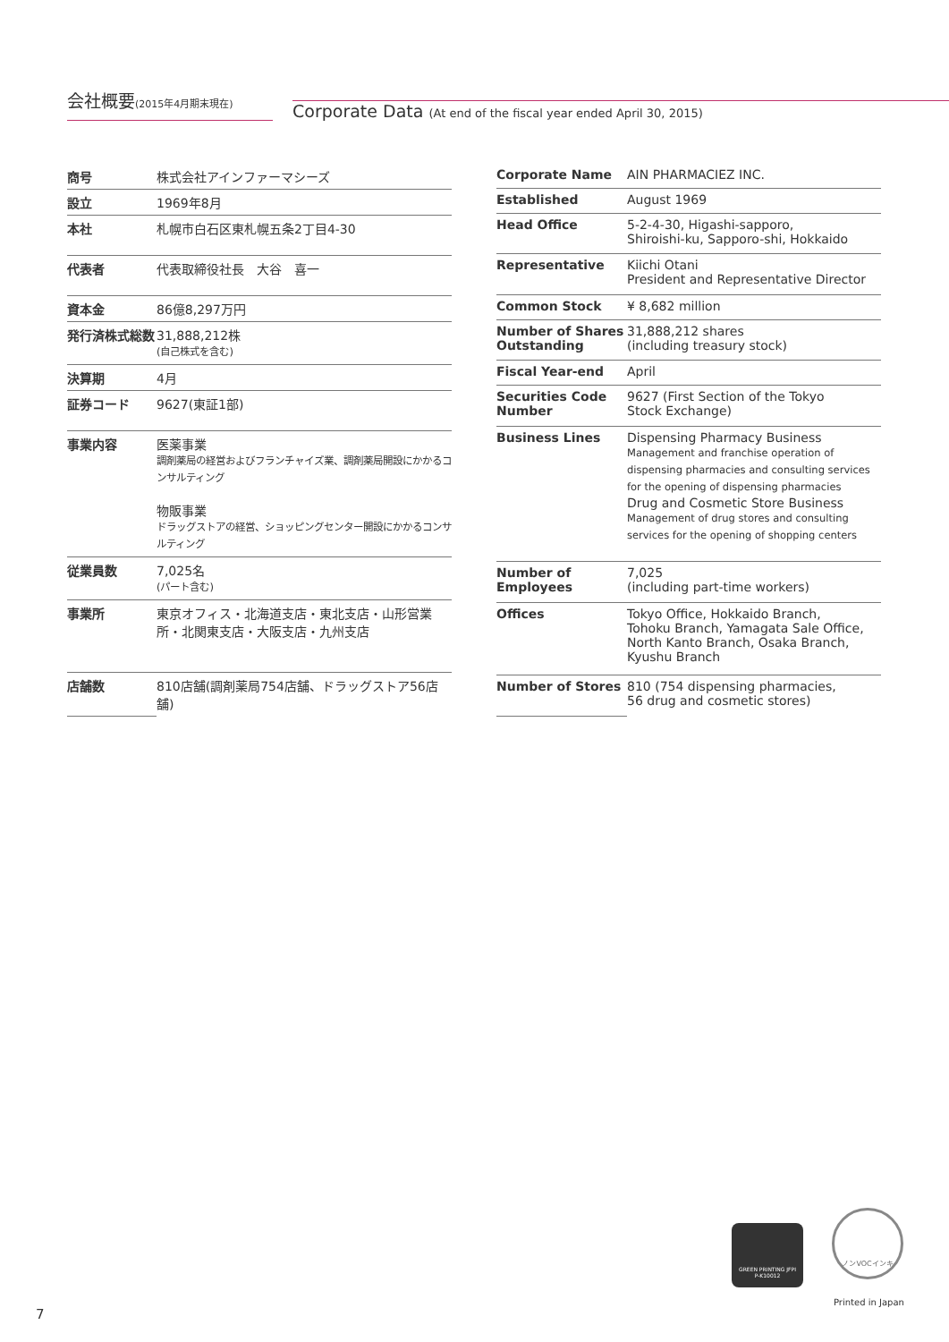会社概要(2015年4月期末現在)
Corporate Data (At end of the fiscal year ended April 30, 2015)
| 商号 | 株式会社アインファーマシーズ |
| 設立 | 1969年8月 |
| 本社 | 札幌市白石区東札幌五条2丁目4-30 |
| 代表者 | 代表取締役社長 大谷 喜一 |
| 資本金 | 86億8,297万円 |
| 発行済株式総数 | 31,888,212株 (自己株式を含む) |
| 決算期 | 4月 |
| 証券コード | 9627(東証1部) |
| 事業内容 | 医薬事業 調剤薬局の経営およびフランチャイズ業、調剤薬局開設にかかるコンサルティング 物販事業 ドラッグストアの経営、ショッピングセンター開設にかかるコンサルティング |
| 従業員数 | 7,025名 (パート含む) |
| 事業所 | 東京オフィス・北海道支店・東北支店・山形営業所・北関東支店・大阪支店・九州支店 |
| 店舗数 | 810店舗(調剤薬局754店舗、ドラッグストア56店舗) |
| Corporate Name | AIN PHARMACIEZ INC. |
| Established | August 1969 |
| Head Office | 5-2-4-30, Higashi-sapporo, Shiroishi-ku, Sapporo-shi, Hokkaido |
| Representative | Kiichi Otani President and Representative Director |
| Common Stock | ¥ 8,682 million |
| Number of Shares Outstanding | 31,888,212 shares (including treasury stock) |
| Fiscal Year-end | April |
| Securities Code Number | 9627 (First Section of the Tokyo Stock Exchange) |
| Business Lines | Dispensing Pharmacy Business Management and franchise operation of dispensing pharmacies and consulting services for the opening of dispensing pharmacies Drug and Cosmetic Store Business Management of drug stores and consulting services for the opening of shopping centers |
| Number of Employees | 7,025 (including part-time workers) |
| Offices | Tokyo Office, Hokkaido Branch, Tohoku Branch, Yamagata Sale Office, North Kanto Branch, Osaka Branch, Kyushu Branch |
| Number of Stores | 810 (754 dispensing pharmacies, 56 drug and cosmetic stores) |
GREEN PRINTING JFPI
P-K10012
ノンVOCインキ
Printed in Japan
7